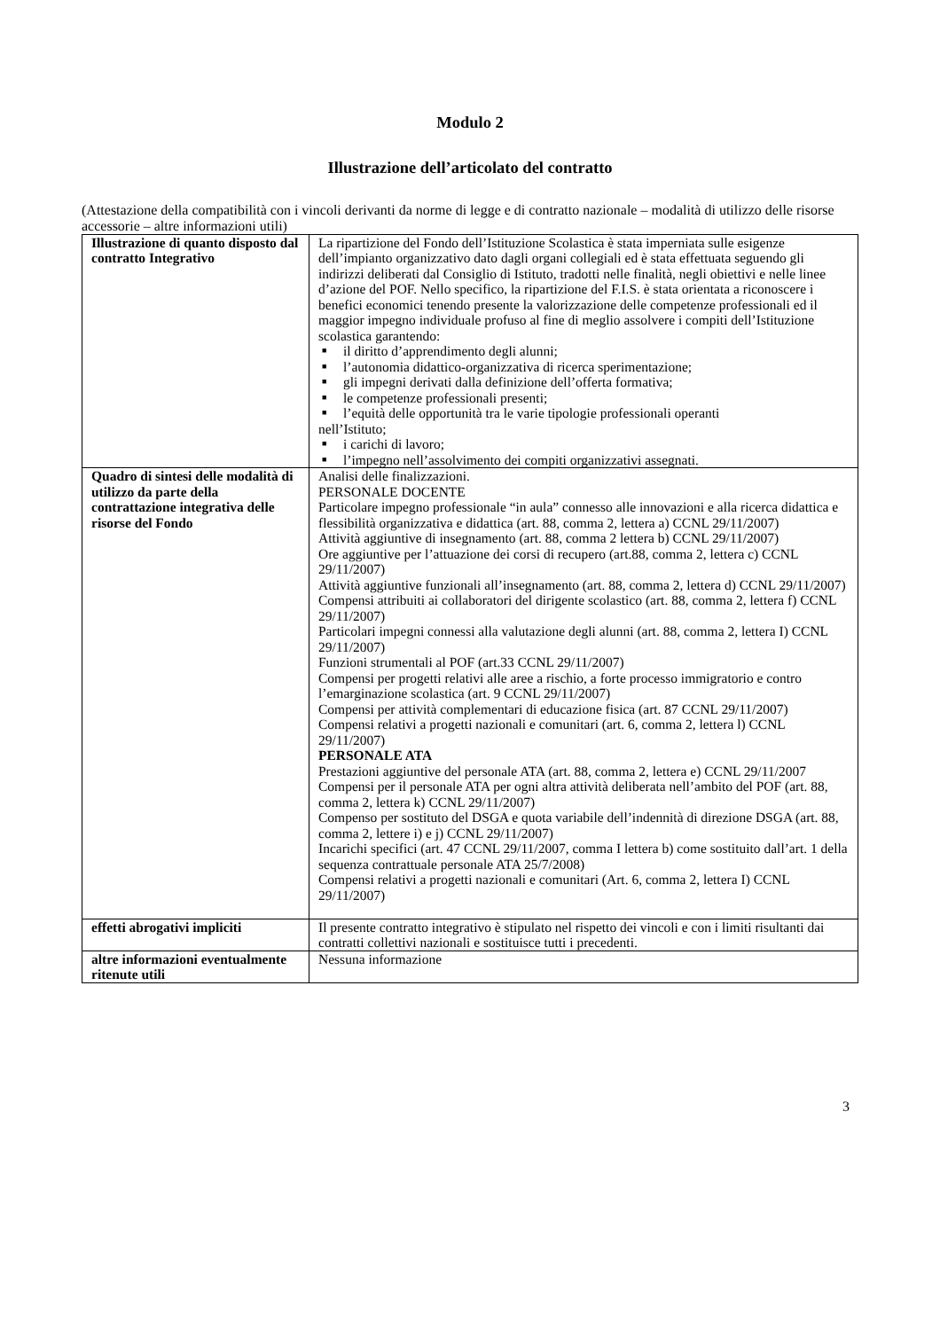Modulo 2
Illustrazione dell’articolato del contratto
(Attestazione della compatibilità con i vincoli derivanti da norme di legge e di contratto nazionale – modalità di utilizzo delle risorse accessorie – altre informazioni utili)
| Illustrazione di quanto disposto dal contratto Integrativo | La ripartizione del Fondo dell’Istituzione Scolastica è stata imperniata sulle esigenze dell’impianto organizzativo dato dagli organi collegiali ed è stata effettuata seguendo gli indirizzi deliberati dal Consiglio di Istituto, tradotti nelle finalità, negli obiettivi e nelle linee d’azione del POF. Nello specifico, la ripartizione del F.I.S. è stata orientata a riconoscere i benefici economici tenendo presente la valorizzazione delle competenze professionali ed il maggior impegno individuale profuso al fine di meglio assolvere i compiti dell’Istituzione scolastica garantendo: ■ il diritto d’apprendimento degli alunni; ■ l’autonomia didattico-organizzativa di ricerca sperimentazione; ■ gli impegni derivati dalla definizione dell’offerta formativa; ■ le competenze professionali presenti; ■ l’equità delle opportunità tra le varie tipologie professionali operanti nell’Istituto; ■ i carichi di lavoro; ■ l’impegno nell’assolvimento dei compiti organizzativi assegnati. |
| Quadro di sintesi delle modalità di utilizzo da parte della contrattazione integrativa delle risorse del Fondo | Analisi delle finalizzazioni. PERSONALE DOCENTE Particolare impegno professionale “in aula” connesso alle innovazioni e alla ricerca didattica e flessibilità organizzativa e didattica (art. 88, comma 2, lettera a) CCNL 29/11/2007) Attività aggiuntive di insegnamento (art. 88, comma 2 lettera b) CCNL 29/11/2007) Ore aggiuntive per l’attuazione dei corsi di recupero (art.88, comma 2, lettera c) CCNL 29/11/2007) Attività aggiuntive funzionali all’insegnamento (art. 88, comma 2, lettera d) CCNL 29/11/2007) Compensi attribuiti ai collaboratori del dirigente scolastico (art. 88, comma 2, lettera f) CCNL 29/11/2007) Particolari impegni connessi alla valutazione degli alunni (art. 88, comma 2, lettera I) CCNL 29/11/2007) Funzioni strumentali al POF (art.33 CCNL 29/11/2007) Compensi per progetti relativi alle aree a rischio, a forte processo immigratorio e contro l’emarginazione scolastica (art. 9 CCNL 29/11/2007) Compensi per attività complementari di educazione fisica (art. 87 CCNL 29/11/2007) Compensi relativi a progetti nazionali e comunitari (art. 6, comma 2, lettera l) CCNL 29/11/2007) PERSONALE ATA Prestazioni aggiuntive del personale ATA (art. 88, comma 2, lettera e) CCNL 29/11/2007 Compensi per il personale ATA per ogni altra attività deliberata nell’ambito del POF (art. 88, comma 2, lettera k) CCNL 29/11/2007) Compenso per sostituto del DSGA e quota variabile dell’indennità di direzione DSGA (art. 88, comma 2, lettere i) e j) CCNL 29/11/2007) Incarichi specifici (art. 47 CCNL 29/11/2007, comma I lettera b) come sostituito dall’art. 1 della sequenza contrattuale personale ATA 25/7/2008) Compensi relativi a progetti nazionali e comunitari (Art. 6, comma 2, lettera I) CCNL 29/11/2007) |
| effetti abrogativi impliciti | Il presente contratto integrativo è stipulato nel rispetto dei vincoli e con i limiti risultanti dai contratti collettivi nazionali e sostituisce tutti i precedenti. |
| altre informazioni eventualmente ritenute utili | Nessuna informazione |
3